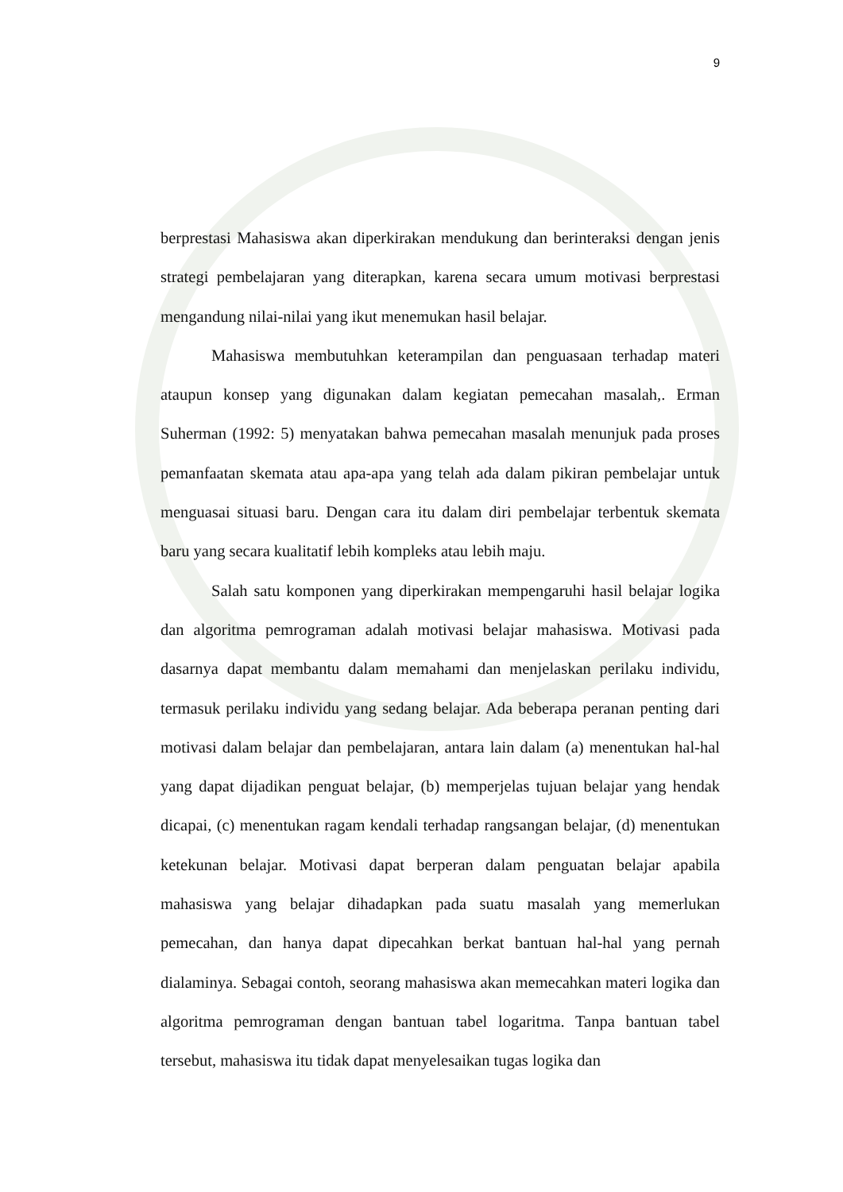9
berprestasi Mahasiswa akan diperkirakan mendukung dan berinteraksi dengan jenis strategi pembelajaran yang diterapkan, karena secara umum motivasi berprestasi mengandung nilai-nilai yang ikut menemukan hasil belajar.
Mahasiswa membutuhkan keterampilan dan penguasaan terhadap materi ataupun konsep yang digunakan dalam kegiatan pemecahan masalah,. Erman Suherman (1992: 5) menyatakan bahwa pemecahan masalah menunjuk pada proses pemanfaatan skemata atau apa-apa yang telah ada dalam pikiran pembelajar untuk menguasai situasi baru. Dengan cara itu dalam diri pembelajar terbentuk skemata baru yang secara kualitatif lebih kompleks atau lebih maju.
Salah satu komponen yang diperkirakan mempengaruhi hasil belajar logika dan algoritma pemrograman adalah motivasi belajar mahasiswa. Motivasi pada dasarnya dapat membantu dalam memahami dan menjelaskan perilaku individu, termasuk perilaku individu yang sedang belajar. Ada beberapa peranan penting dari motivasi dalam belajar dan pembelajaran, antara lain dalam (a) menentukan hal-hal yang dapat dijadikan penguat belajar, (b) memperjelas tujuan belajar yang hendak dicapai, (c) menentukan ragam kendali terhadap rangsangan belajar, (d) menentukan ketekunan belajar. Motivasi dapat berperan dalam penguatan belajar apabila mahasiswa yang belajar dihadapkan pada suatu masalah yang memerlukan pemecahan, dan hanya dapat dipecahkan berkat bantuan hal-hal yang pernah dialaminya. Sebagai contoh, seorang mahasiswa akan memecahkan materi logika dan algoritma pemrograman dengan bantuan tabel logaritma. Tanpa bantuan tabel tersebut, mahasiswa itu tidak dapat menyelesaikan tugas logika dan